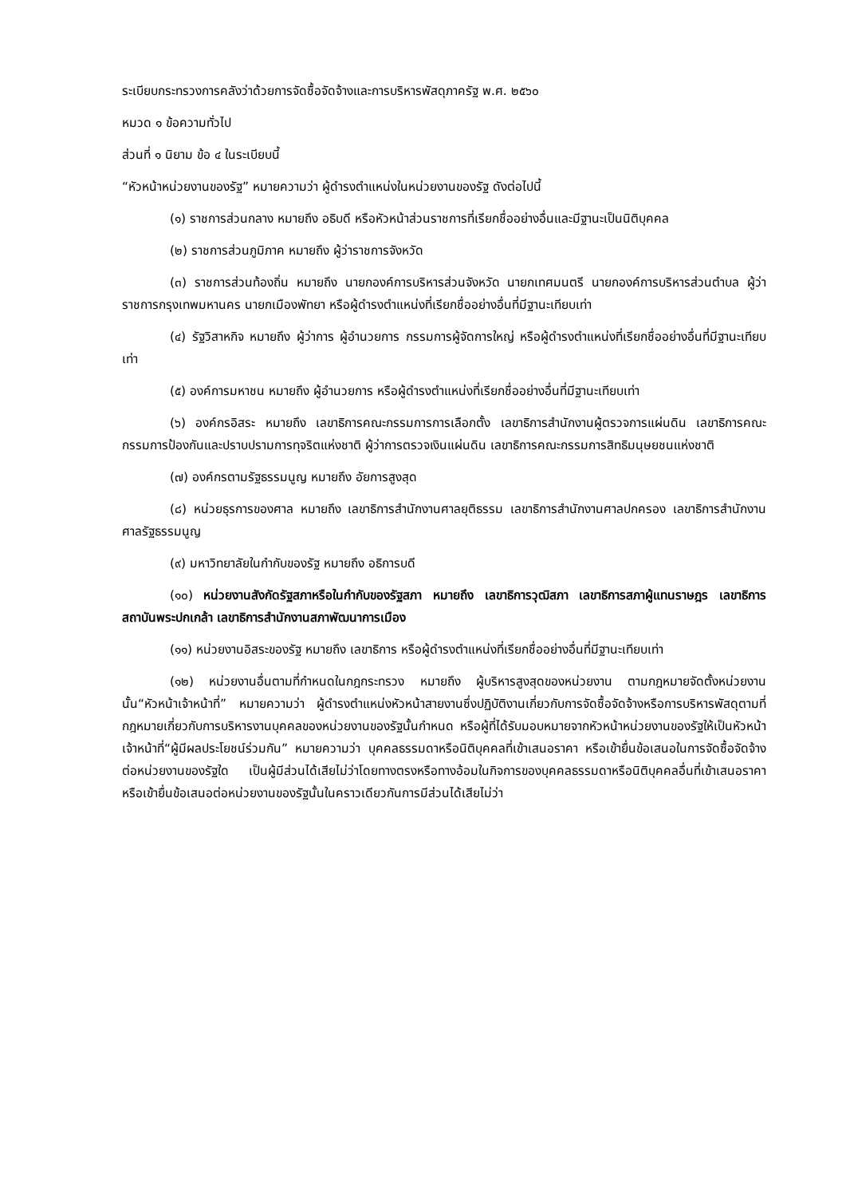ระเบียบกระทรวงการคลังว่าด้วยการจัดซื้อจัดจ้างและการบริหารพัสดุภาครัฐ พ.ศ. ๒๕๖๐
หมวด ๑ ข้อความทั่วไป
ส่วนที่ ๑ นิยาม ข้อ ๔ ในระเบียบนี้
“หัวหน้าหน่วยงานของรัฐ” หมายความว่า ผู้ดำรงตำแหน่งในหน่วยงานของรัฐ ดังต่อไปนี้
(๑) ราชการส่วนกลาง หมายถึง อธิบดี หรือหัวหน้าส่วนราชการที่เรียกชื่ออย่างอื่นและมีฐานะเป็นนิติบุคคล
(๒) ราชการส่วนภูมิภาค หมายถึง ผู้ว่าราชการจังหวัด
(๓) ราชการส่วนท้องถิ่น หมายถึง นายกองค์การบริหารส่วนจังหวัด นายกเทศมนตรี นายกองค์การบริหารส่วนตำบล ผู้ว่าราชการกรุงเทพมหานคร นายกเมืองพัทยา หรือผู้ดำรงตำแหน่งที่เรียกชื่ออย่างอื่นที่มีฐานะเทียบเท่า
(๔) รัฐวิสาหกิจ หมายถึง ผู้ว่าการ ผู้อำนวยการ กรรมการผู้จัดการใหญ่ หรือผู้ดำรงตำแหน่งที่เรียกชื่ออย่างอื่นที่มีฐานะเทียบเท่า
(๕) องค์การมหาชน หมายถึง ผู้อำนวยการ หรือผู้ดำรงตำแหน่งที่เรียกชื่ออย่างอื่นที่มีฐานะเทียบเท่า
(๖) องค์กรอิสระ หมายถึง เลขาธิการคณะกรรมการการเลือกตั้ง เลขาธิการสำนักงานผู้ตรวจการแผ่นดิน เลขาธิการคณะกรรมการป้องกันและปราบปรามการทุจริตแห่งชาติ ผู้ว่าการตรวจเงินแผ่นดิน เลขาธิการคณะกรรมการสิทธิมนุษยชนแห่งชาติ
(๗) องค์กรตามรัฐธรรมนูญ หมายถึง อัยการสูงสุด
(๘) หน่วยธุรการของศาล หมายถึง เลขาธิการสำนักงานศาลยุติธรรม เลขาธิการสำนักงานศาลปกครอง เลขาธิการสำนักงานศาลรัฐธรรมนูญ
(๙) มหาวิทยาลัยในกำกับของรัฐ หมายถึง อธิการบดี
(๑๐) หน่วยงานสังกัดรัฐสภาหรือในกำกับของรัฐสภา หมายถึง เลขาธิการวุฒิสภา เลขาธิการสภาผู้แทนราษฎร เลขาธิการสถาบันพระปกเกล้า เลขาธิการสำนักงานสภาพัฒนาการเมือง
(๑๑) หน่วยงานอิสระของรัฐ หมายถึง เลขาธิการ หรือผู้ดำรงตำแหน่งที่เรียกชื่ออย่างอื่นที่มีฐานะเทียบเท่า
(๑๒) หน่วยงานอื่นตามที่กำหนดในกฎกระทรวง หมายถึง ผู้บริหารสูงสุดของหน่วยงาน ตามกฎหมายจัดตั้งหน่วยงานนั้น“หัวหน้าเจ้าหน้าที่” หมายความว่า ผู้ดำรงตำแหน่งหัวหน้าสายงานซึ่งปฏิบัติงานเกี่ยวกับการจัดซื้อจัดจ้างหรือการบริหารพัสดุตามที่กฎหมายเกี่ยวกับการบริหารงานบุคคลของหน่วยงานของรัฐนั้นกำหนด หรือผู้ที่ได้รับมอบหมายจากหัวหน้าหน่วยงานของรัฐให้เป็นหัวหน้าเจ้าหน้าที่“ผู้มีผลประโยชน์ร่วมกัน” หมายความว่า บุคคลธรรมดาหรือนิติบุคคลที่เข้าเสนอราคา หรือเข้ายื่นข้อเสนอในการจัดซื้อจัดจ้างต่อหน่วยงานของรัฐใด เป็นผู้มีส่วนได้เสียไม่ว่าโดยทางตรงหรือทางอ้อมในกิจการของบุคคลธรรมดาหรือนิติบุคคลอื่นที่เข้าเสนอราคาหรือเข้ายื่นข้อเสนอต่อหน่วยงานของรัฐนั้นในคราวเดียวกันการมีส่วนได้เสียไม่ว่า